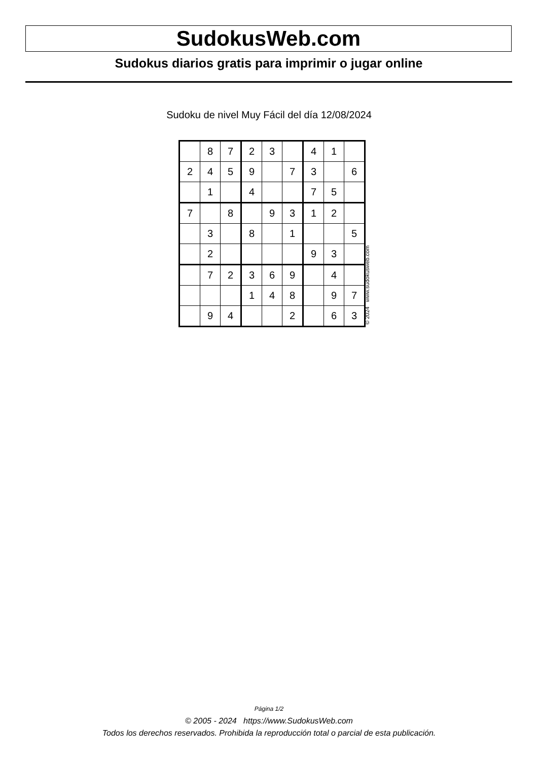SudokusWeb.com
Sudokus diarios gratis para imprimir o jugar online
Sudoku de nivel Muy Fácil del día 12/08/2024
| | 8 | 7 | 2 | 3 | | 4 | 1 | |
| 2 | 4 | 5 | 9 | | 7 | 3 | | 6 |
| | 1 | | 4 | | | 7 | 5 | |
| 7 | | 8 | | 9 | 3 | 1 | 2 | |
| | 3 | | 8 | | 1 | | | 5 |
| | 2 | | | | | 9 | 3 | |
| | 7 | 2 | 3 | 6 | 9 | | 4 | |
| | | | 1 | 4 | 8 | | 9 | 7 |
| | 9 | 4 | | | 2 | | 6 | 3 |
© 2024 www.sudokusweb.com
Página 1/2
© 2005 - 2024 https://www.SudokusWeb.com
Todos los derechos reservados. Prohibida la reproducción total o parcial de esta publicación.